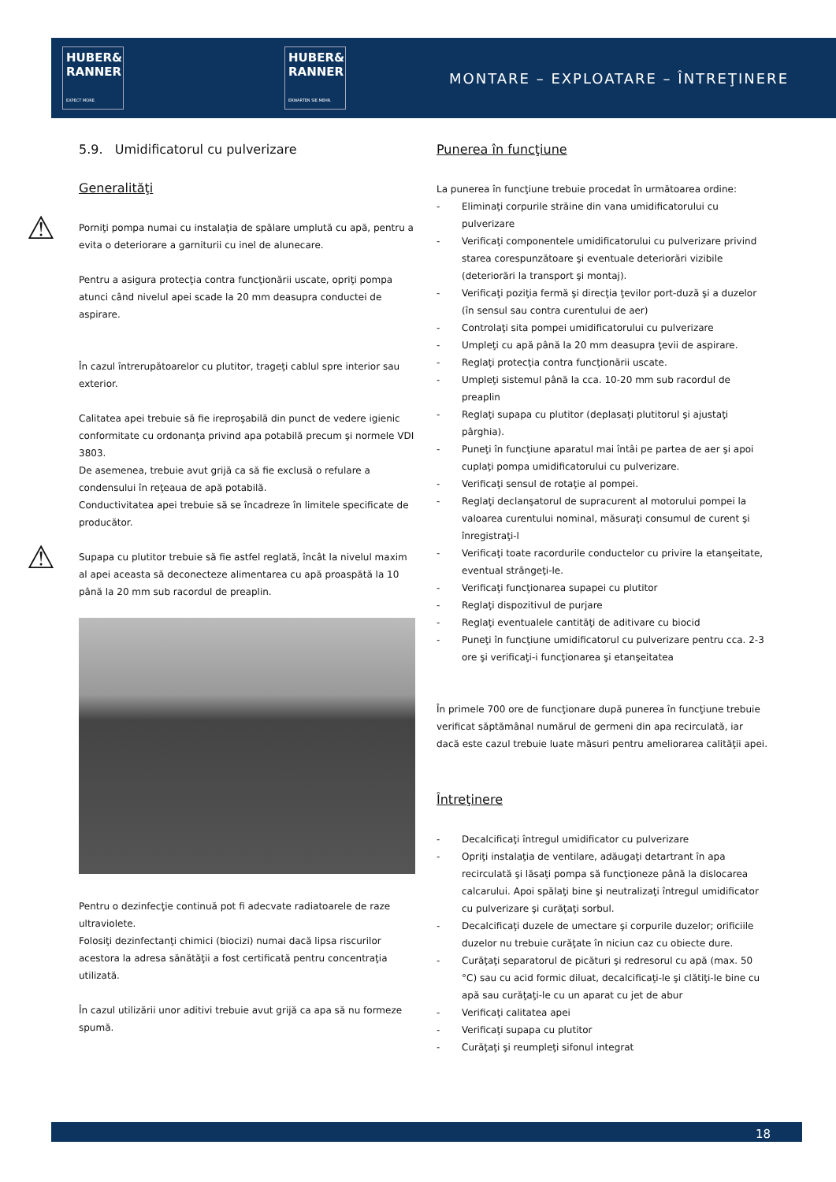HUBER&
RANNER
EXPECT MORE.
HUBER&
RANNER
ERWARTEN SIE MEHR.
MONTARE – EXPLOATARE – ÎNTREŢINERE
5.9. Umidificatorul cu pulverizare
Generalităţi
⚠ Porniţi pompa numai cu instalaţia de spălare umplută cu apă, pentru a evita o deteriorare a garniturii cu inel de alunecare.
Pentru a asigura protecţia contra funcţionării uscate, opriţi pompa atunci când nivelul apei scade la 20 mm deasupra conductei de aspirare.
În cazul întrerupătoarelor cu plutitor, trageţi cablul spre interior sau exterior.
Calitatea apei trebuie să fie ireproşabilă din punct de vedere igienic conformitate cu ordonanţa privind apa potabilă precum şi normele VDI 3803.
De asemenea, trebuie avut grijă ca să fie exclusă o refulare a condensului în reţeaua de apă potabilă.
Conductivitatea apei trebuie să se încadreze în limitele specificate de producător.
⚠ Supapa cu plutitor trebuie să fie astfel reglată, încât la nivelul maxim al apei aceasta să deconecteze alimentarea cu apă proaspătă la 10 până la 20 mm sub racordul de preaplin.
Pentru o dezinfecţie continuă pot fi adecvate radiatoarele de raze ultraviolete.
Folosiţi dezinfectanţi chimici (biocizi) numai dacă lipsa riscurilor acestora la adresa sănătăţii a fost certificată pentru concentraţia utilizată.
În cazul utilizării unor aditivi trebuie avut grijă ca apa să nu formeze spumă.
Punerea în funcţiune
La punerea în funcţiune trebuie procedat în următoarea ordine:
- Eliminaţi corpurile străine din vana umidificatorului cu pulverizare
- Verificaţi componentele umidificatorului cu pulverizare privind starea corespunzătoare şi eventuale deteriorări vizibile (deteriorări la transport şi montaj).
- Verificaţi poziţia fermă şi direcţia ţevilor port-duză şi a duzelor (în sensul sau contra curentului de aer)
- Controlaţi sita pompei umidificatorului cu pulverizare
- Umpleţi cu apă până la 20 mm deasupra ţevii de aspirare.
- Reglaţi protecţia contra funcţionării uscate.
- Umpleţi sistemul până la cca. 10-20 mm sub racordul de preaplin
- Reglaţi supapa cu plutitor (deplasaţi plutitorul şi ajustaţi pârghia).
- Puneţi în funcţiune aparatul mai întâi pe partea de aer şi apoi cuplaţi pompa umidificatorului cu pulverizare.
- Verificaţi sensul de rotaţie al pompei.
- Reglaţi declanşatorul de supracurent al motorului pompei la valoarea curentului nominal, măsuraţi consumul de curent şi înregistraţi-l
- Verificaţi toate racordurile conductelor cu privire la etanşeitate, eventual strângeţi-le.
- Verificaţi funcţionarea supapei cu plutitor
- Reglaţi dispozitivul de purjare
- Reglaţi eventualele cantităţi de aditivare cu biocid
- Puneţi în funcţiune umidificatorul cu pulverizare pentru cca. 2-3 ore şi verificaţi-i funcţionarea şi etanşeitatea
În primele 700 ore de funcţionare după punerea în funcţiune trebuie verificat săptămânal numărul de germeni din apa recirculată, iar dacă este cazul trebuie luate măsuri pentru ameliorarea calităţii apei.
Întreţinere
- Decalcificaţi întregul umidificator cu pulverizare
- Opriţi instalaţia de ventilare, adăugaţi detartrant în apa recirculată şi lăsaţi pompa să funcţioneze până la dislocarea calcarului. Apoi spălaţi bine şi neutralizaţi întregul umidificator cu pulverizare şi curăţaţi sorbul.
- Decalcificaţi duzele de umectare şi corpurile duzelor; orificiile duzelor nu trebuie curăţate în niciun caz cu obiecte dure.
- Curăţaţi separatorul de picături şi redresorul cu apă (max. 50 °C) sau cu acid formic diluat, decalcificaţi-le şi clătiţi-le bine cu apă sau curăţaţi-le cu un aparat cu jet de abur
- Verificaţi calitatea apei
- Verificaţi supapa cu plutitor
- Curăţaţi şi reumpleţi sifonul integrat
18